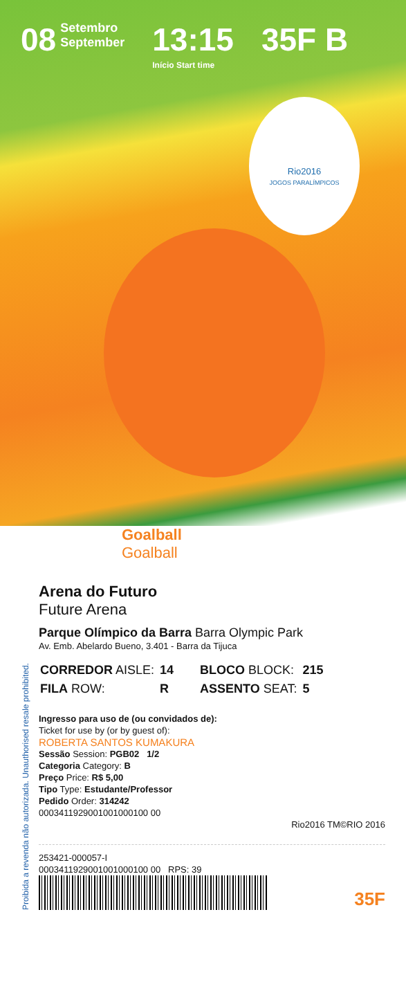08 Setembro
September
13:15
Início Start time
35F B
Rio2016
JOGOS PARALÍMPICOS
Proibida a revenda não autorizada. Unauthorised resale prohibited.
Goalball
Goalball
Arena do Futuro
Future Arena
Parque Olímpico da Barra Barra Olympic Park
Av. Emb. Abelardo Bueno, 3.401 - Barra da Tijuca
| CORREDOR AISLE: | 14 | BLOCO BLOCK: | 215 |
| FILA ROW: | R | ASSENTO SEAT: | 5 |
Ingresso para uso de (ou convidados de):
Ticket for use by (or by guest of):
ROBERTA SANTOS KUMAKURA
Sessão Session: PGB02 1/2
Categoria Category: B
Preço Price: R$ 5,00
Tipo Type: Estudante/Professor
Pedido Order: 314242
0003411929001001000100 00
Rio2016 TM©RIO 2016
253421-000057-I
0003411929001001000100 00 RPS: 39
35F